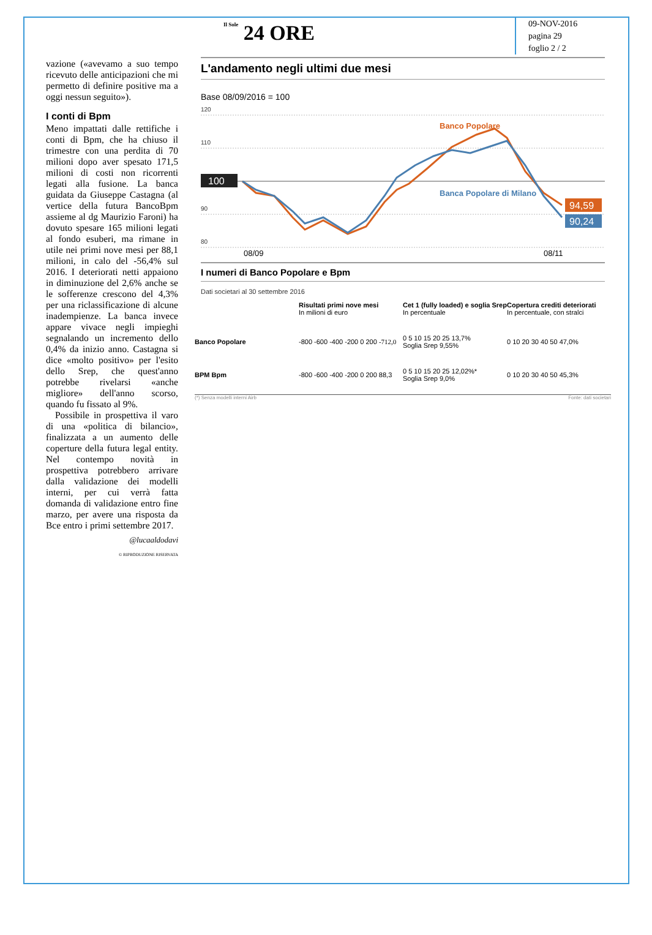Il Sole 24 ORE
09-NOV-2016
pagina 29
foglio 2 / 2
vazione («avevamo a suo tempo ricevuto delle anticipazioni che mi permetto di definire positive ma a oggi nessun seguito»).
I conti di Bpm
Meno impattati dalle rettifiche i conti di Bpm, che ha chiuso il trimestre con una perdita di 70 milioni dopo aver spesato 171,5 milioni di costi non ricorrenti legati alla fusione. La banca guidata da Giuseppe Castagna (al vertice della futura BancoBpm assieme al dg Maurizio Faroni) ha dovuto spesare 165 milioni legati al fondo esuberi, ma rimane in utile nei primi nove mesi per 88,1 milioni, in calo del -56,4% sul 2016. I deteriorati netti appaiono in diminuzione del 2,6% anche se le sofferenze crescono del 4,3% per una riclassificazione di alcune inadempienze. La banca invece appare vivace negli impieghi segnalando un incremento dello 0,4% da inizio anno. Castagna si dice «molto positivo» per l'esito dello Srep, che quest'anno potrebbe rivelarsi «anche migliore» dell'anno scorso, quando fu fissato al 9%.
Possibile in prospettiva il varo di una «politica di bilancio», finalizzata a un aumento delle coperture della futura legal entity. Nel contempo novità in prospettiva potrebbero arrivare dalla validazione dei modelli interni, per cui verrà fatta domanda di validazione entro fine marzo, per avere una risposta da Bce entro i primi settembre 2017.
@lucaaldodavi
© RIPRODUZIONE RISERVATA
L'andamento negli ultimi due mesi
Base 08/09/2016 = 100
120
110
90
80
100
Banca Popolare di Milano
Banco Popolare
94,59
90,24
08/09
08/11
I numeri di Banco Popolare e Bpm
Dati societari al 30 settembre 2016
Risultati primi nove mesi
In milioni di euro
Cet 1 (fully loaded) e soglia Srep
In percentuale
Copertura crediti deteriorati
In percentuale, con stralci
Banco Popolare
-800 -600 -400 -200 0 200 -712,0
0 5 10 15 20 25 13,7%
Soglia Srep 9,55%
0 10 20 30 40 50 47,0%
BPM Bpm -800 -600 -400 -200 0 200 88,3
0 5 10 15 20 25 12,02%*
Soglia Srep 9,0%
0 10 20 30 40 50 45,3%
(*) Senza modelli interni Airb Fonte: dati societari